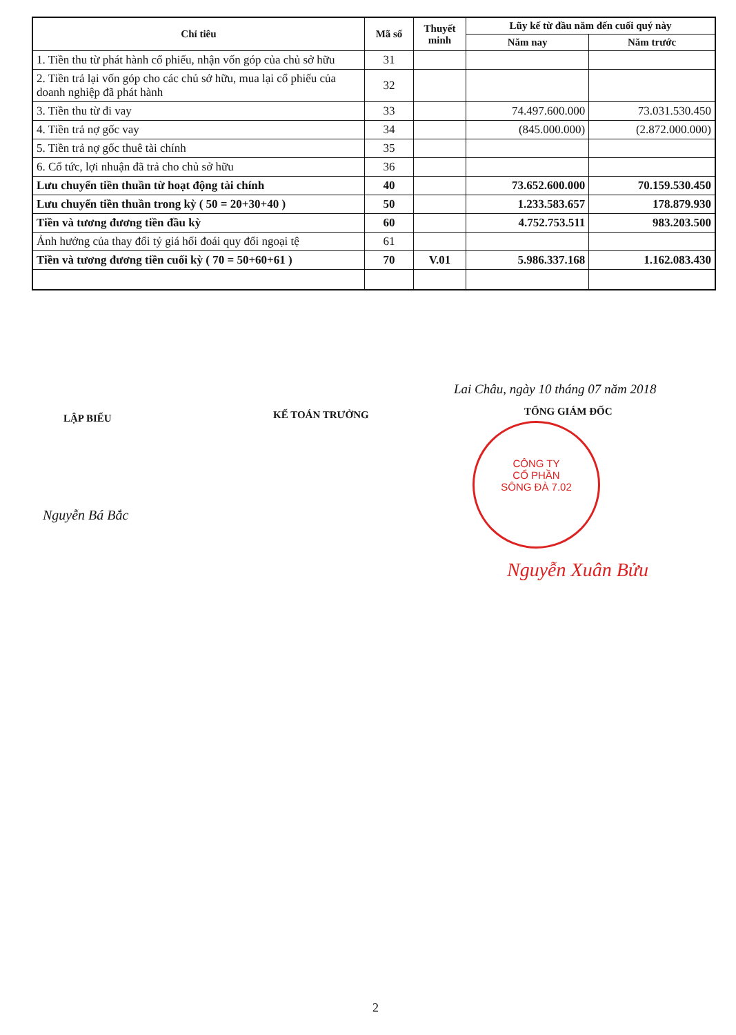| Chỉ tiêu | Mã số | Thuyết minh | Lũy kế từ đầu năm đến cuối quý này | |
| --- | --- | --- | --- | --- |
| | | | Năm nay | Năm trước |
| 1. Tiền thu từ phát hành cổ phiếu, nhận vốn góp của chủ sở hữu | 31 | | | |
| 2. Tiền trả lại vốn góp cho các chủ sở hữu, mua lại cổ phiếu của doanh nghiệp đã phát hành | 32 | | | |
| 3. Tiền thu từ đi vay | 33 | | 74.497.600.000 | 73.031.530.450 |
| 4. Tiền trả nợ gốc vay | 34 | | (845.000.000) | (2.872.000.000) |
| 5. Tiền trả nợ gốc thuê tài chính | 35 | | | |
| 6. Cổ tức, lợi nhuận đã trả cho chủ sở hữu | 36 | | | |
| Lưu chuyển tiền thuần từ hoạt động tài chính | 40 | | 73.652.600.000 | 70.159.530.450 |
| Lưu chuyển tiền thuần trong kỳ ( 50 = 20+30+40 ) | 50 | | 1.233.583.657 | 178.879.930 |
| Tiền và tương đương tiền đầu kỳ | 60 | | 4.752.753.511 | 983.203.500 |
| Ảnh hưởng của thay đổi tỷ giá hối đoái quy đổi ngoại tệ | 61 | | | |
| Tiền và tương đương tiền cuối kỳ ( 70 = 50+60+61 ) | 70 | V.01 | 5.986.337.168 | 1.162.083.430 |
Lai Châu, ngày 10 tháng 07 năm 2018
LẬP BIỂU KẾ TOÁN TRƯỞNG TỔNG GIÁM ĐỐC
Nguyễn Bá Bắc
CÔNG TY
CỔ PHẦN
SÔNG ĐÀ 7.02
Nguyễn Xuân Bửu
2